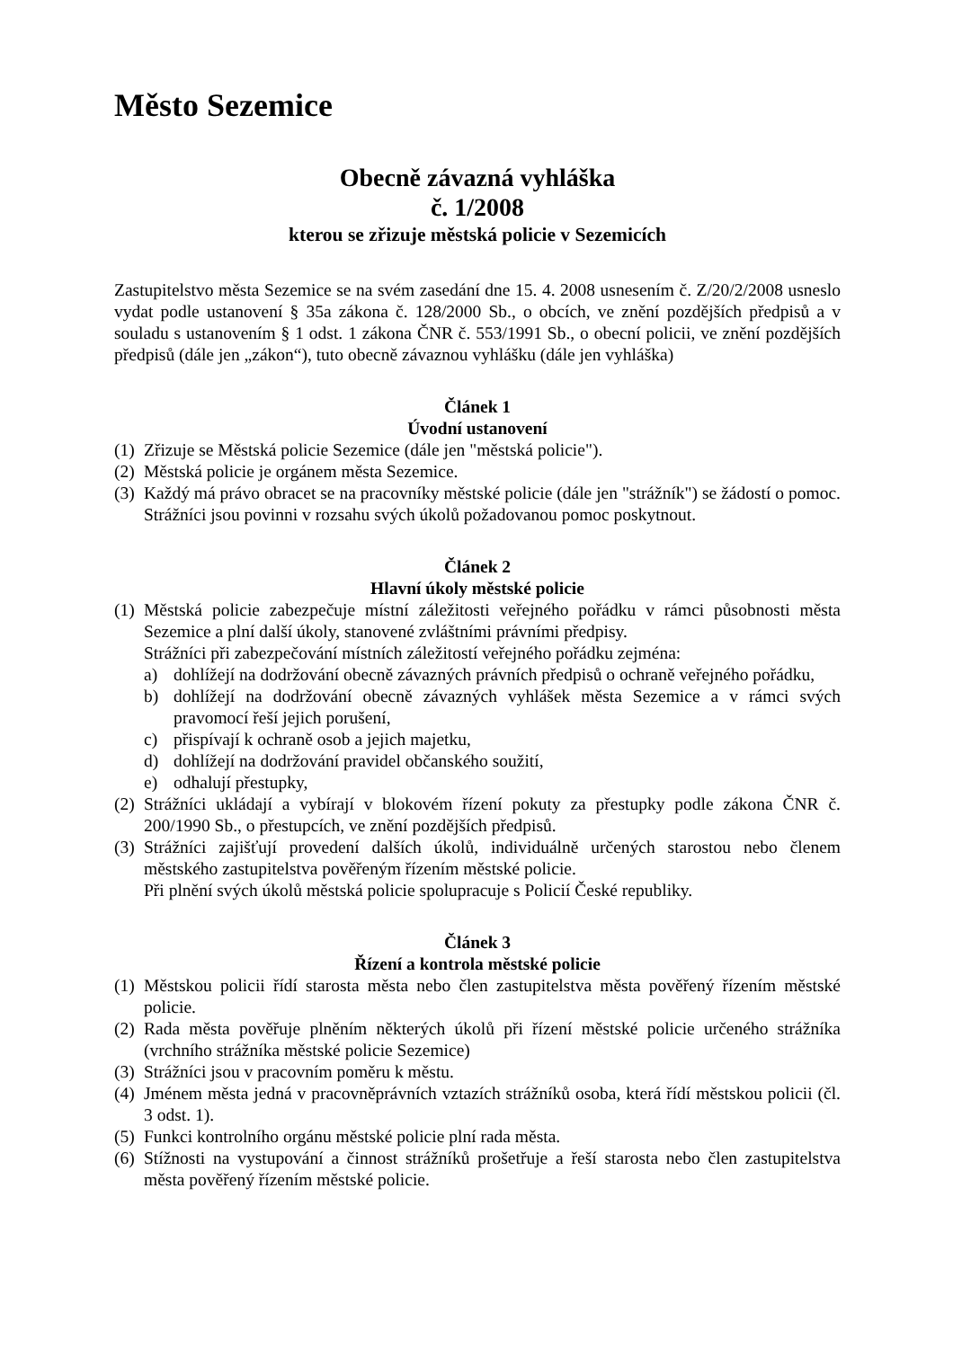Město Sezemice
Obecně závazná vyhláška
č. 1/2008
kterou se zřizuje městská policie v Sezemicích
Zastupitelstvo města Sezemice se na svém zasedání dne 15. 4. 2008 usnesením č. Z/20/2/2008 usneslo vydat podle ustanovení § 35a zákona č. 128/2000 Sb., o obcích, ve znění pozdějších předpisů a v souladu s ustanovením § 1 odst. 1 zákona ČNR č. 553/1991 Sb., o obecní policii, ve znění pozdějších předpisů (dále jen „zákon“), tuto obecně závaznou vyhlášku (dále jen vyhláška)
Článek 1
Úvodní ustanovení
(1) Zřizuje se Městská policie Sezemice (dále jen "městská policie").
(2) Městská policie je orgánem města Sezemice.
(3) Každý má právo obracet se na pracovníky městské policie (dále jen "strážník") se žádostí o pomoc. Strážníci jsou povinni v rozsahu svých úkolů požadovanou pomoc poskytnout.
Článek 2
Hlavní úkoly městské policie
(1) Městská policie zabezpečuje místní záležitosti veřejného pořádku v rámci působnosti města Sezemice a plní další úkoly, stanovené zvláštními právními předpisy.
Strážníci při zabezpečování místních záležitostí veřejného pořádku zejména:
a) dohlížejí na dodržování obecně závazných právních předpisů o ochraně veřejného pořádku,
b) dohlížejí na dodržování obecně závazných vyhlášek města Sezemice a v rámci svých pravomocí řeší jejich porušení,
c) přispívají k ochraně osob a jejich majetku,
d) dohlížejí na dodržování pravidel občanského soužití,
e) odhalují přestupky,
(2) Strážníci ukládají a vybírají v blokovém řízení pokuty za přestupky podle zákona ČNR č. 200/1990 Sb., o přestupcích, ve znění pozdějších předpisů.
(3) Strážníci zajišťují provedení dalších úkolů, individuálně určených starostou nebo členem městského zastupitelstva pověřeným řízením městské policie.
Při plnění svých úkolů městská policie spolupracuje s Policií České republiky.
Článek 3
Řízení a kontrola městské policie
(1) Městskou policii řídí starosta města nebo člen zastupitelstva města pověřený řízením městské policie.
(2) Rada města pověřuje plněním některých úkolů při řízení městské policie určeného strážníka (vrchního strážníka městské policie Sezemice)
(3) Strážníci jsou v pracovním poměru k městu.
(4) Jménem města jedná v pracovněprávních vztazích strážníků osoba, která řídí městskou policii (čl. 3 odst. 1).
(5) Funkci kontrolního orgánu městské policie plní rada města.
(6) Stížnosti na vystupování a činnost strážníků prošetřuje a řeší starosta nebo člen zastupitelstva města pověřený řízením městské policie.